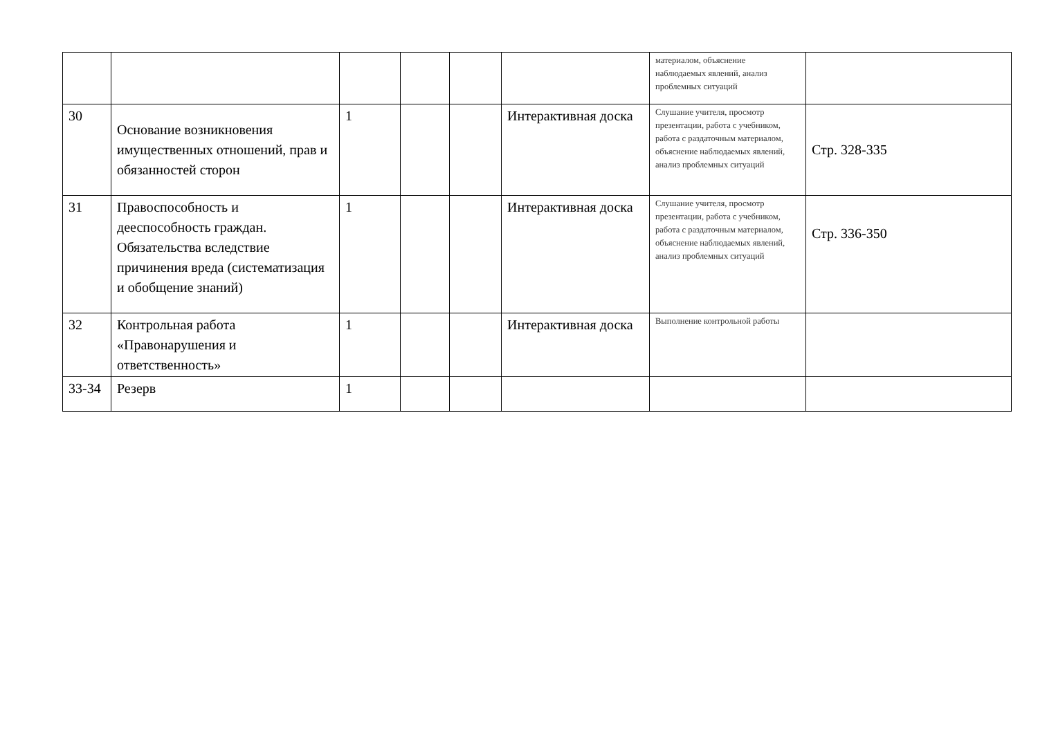| | | | | | | материалом, объяснение наблюдаемых явлений, анализ проблемных ситуаций | |
| 30 | Основание возникновения имущественных отношений, прав и обязанностей сторон | 1 | | | Интерактивная доска | Слушание учителя, просмотр презентации, работа с учебником, работа с раздаточным материалом, объяснение наблюдаемых явлений, анализ проблемных ситуаций | Стр. 328-335 |
| 31 | Правоспособность и дееспособность граждан. Обязательства вследствие причинения вреда (систематизация и обобщение знаний) | 1 | | | Интерактивная доска | Слушание учителя, просмотр презентации, работа с учебником, работа с раздаточным материалом, объяснение наблюдаемых явлений, анализ проблемных ситуаций | Стр. 336-350 |
| 32 | Контрольная работа «Правонарушения и ответственность» | 1 | | | Интерактивная доска | Выполнение контрольной работы | |
| 33-34 | Резерв | 1 | | | | | |